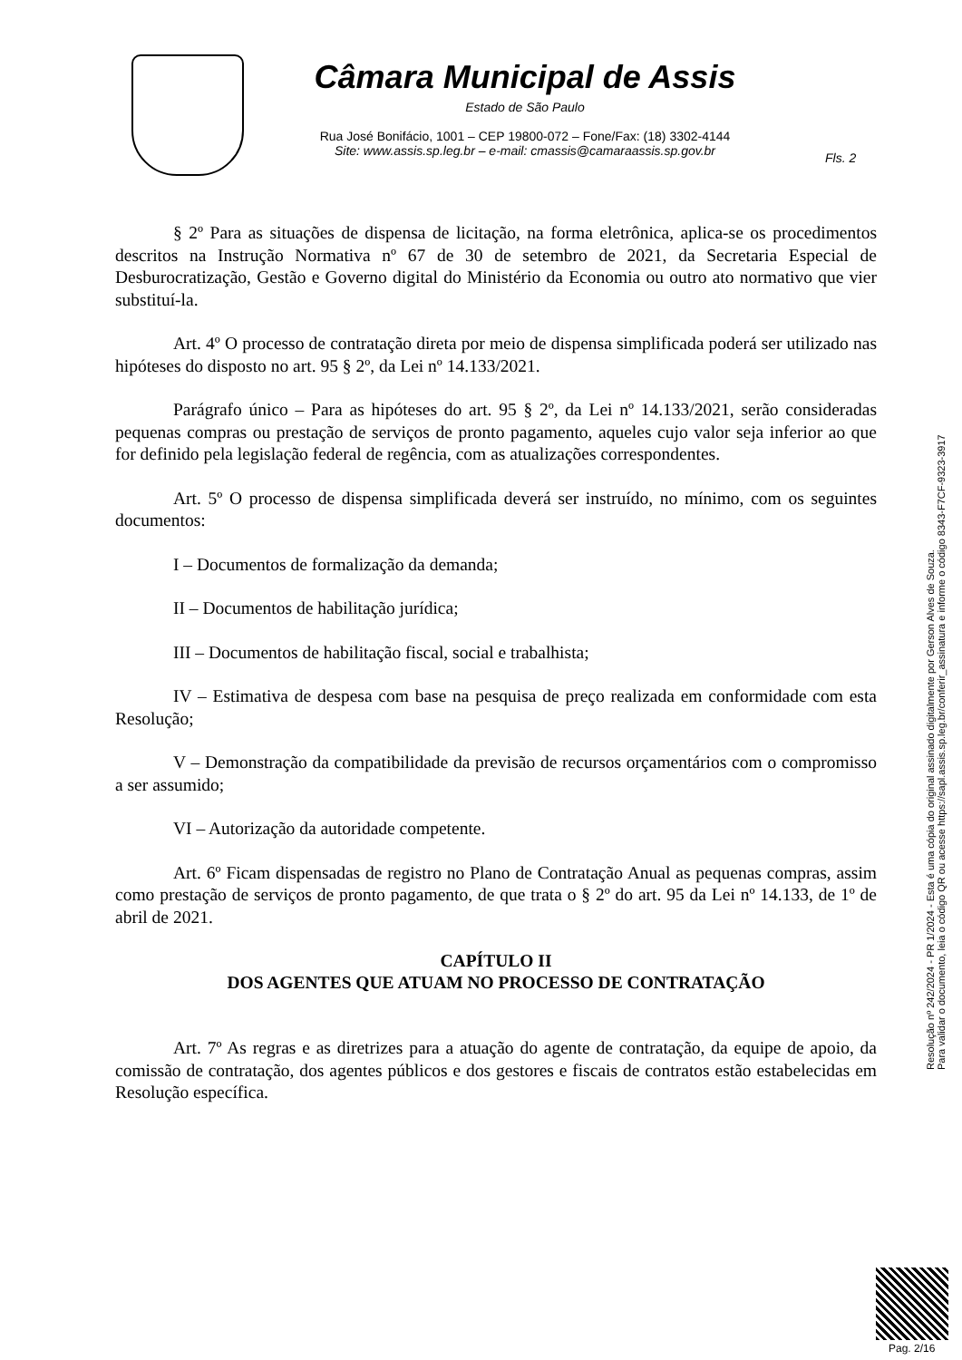Câmara Municipal de Assis
Estado de São Paulo
Rua José Bonifácio, 1001 – CEP 19800-072 – Fone/Fax: (18) 3302-4144
Site: www.assis.sp.leg.br – e-mail: cmassis@camaraassis.sp.gov.br
Fls. 2
§ 2º Para as situações de dispensa de licitação, na forma eletrônica, aplica-se os procedimentos descritos na Instrução Normativa nº 67 de 30 de setembro de 2021, da Secretaria Especial de Desburocratização, Gestão e Governo digital do Ministério da Economia ou outro ato normativo que vier substituí-la.
Art. 4º O processo de contratação direta por meio de dispensa simplificada poderá ser utilizado nas hipóteses do disposto no art. 95 § 2º, da Lei nº 14.133/2021.
Parágrafo único – Para as hipóteses do art. 95 § 2º, da Lei nº 14.133/2021, serão consideradas pequenas compras ou prestação de serviços de pronto pagamento, aqueles cujo valor seja inferior ao que for definido pela legislação federal de regência, com as atualizações correspondentes.
Art. 5º O processo de dispensa simplificada deverá ser instruído, no mínimo, com os seguintes documentos:
I – Documentos de formalização da demanda;
II – Documentos de habilitação jurídica;
III – Documentos de habilitação fiscal, social e trabalhista;
IV – Estimativa de despesa com base na pesquisa de preço realizada em conformidade com esta Resolução;
V – Demonstração da compatibilidade da previsão de recursos orçamentários com o compromisso a ser assumido;
VI – Autorização da autoridade competente.
Art. 6º Ficam dispensadas de registro no Plano de Contratação Anual as pequenas compras, assim como prestação de serviços de pronto pagamento, de que trata o § 2º do art. 95 da Lei nº 14.133, de 1º de abril de 2021.
CAPÍTULO II
DOS AGENTES QUE ATUAM NO PROCESSO DE CONTRATAÇÃO
Art. 7º As regras e as diretrizes para a atuação do agente de contratação, da equipe de apoio, da comissão de contratação, dos agentes públicos e dos gestores e fiscais de contratos estão estabelecidas em Resolução específica.
Resolução nº 242/2024 - PR 1/2024 - Esta é uma cópia do original assinado digitalmente por Gerson Alves de Souza.
Para validar o documento, leia o código QR ou acesse https://sapl.assis.sp.leg.br/conferir_assinatura e informe o código 8343-F7CF-9323-3917
Pag. 2/16